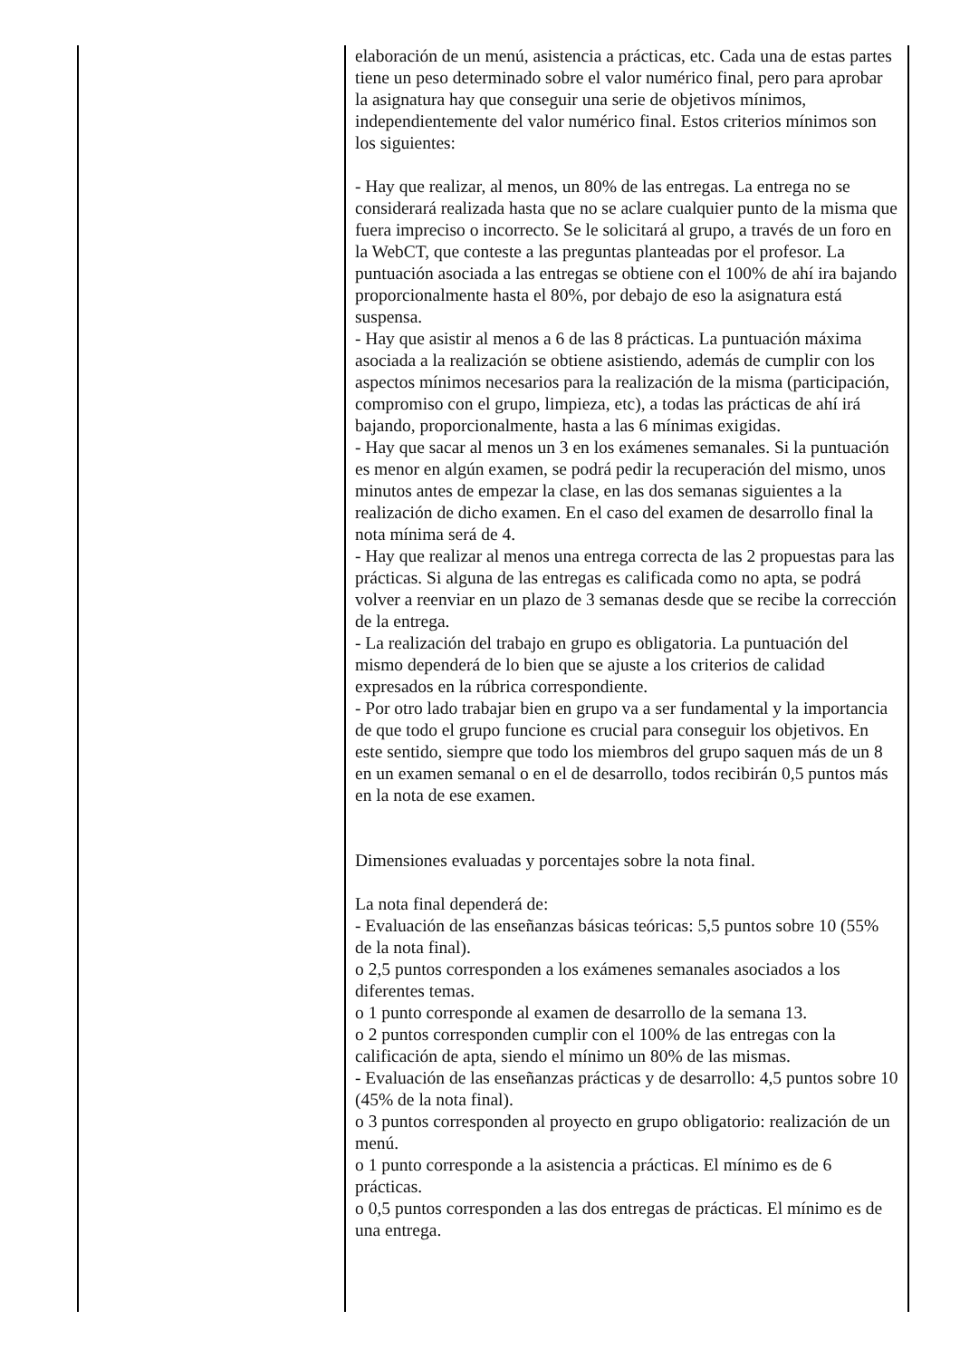| | elaboración de un menú, asistencia a prácticas, etc. Cada una de estas partes tiene un peso determinado sobre el valor numérico final, pero para aprobar la asignatura hay que conseguir una serie de objetivos mínimos, independientemente del valor numérico final. Estos criterios mínimos son los siguientes: - Hay que realizar, al menos, un 80% de las entregas. La entrega no se considerará realizada hasta que no se aclare cualquier punto de la misma que fuera impreciso o incorrecto. Se le solicitará al grupo, a través de un foro en la WebCT, que conteste a las preguntas planteadas por el profesor. La puntuación asociada a las entregas se obtiene con el 100% de ahí ira bajando proporcionalmente hasta el 80%, por debajo de eso la asignatura está suspensa. - Hay que asistir al menos a 6 de las 8 prácticas. La puntuación máxima asociada a la realización se obtiene asistiendo, además de cumplir con los aspectos mínimos necesarios para la realización de la misma (participación, compromiso con el grupo, limpieza, etc), a todas las prácticas de ahí irá bajando, proporcionalmente, hasta a las 6 mínimas exigidas. - Hay que sacar al menos un 3 en los exámenes semanales. Si la puntuación es menor en algún examen, se podrá pedir la recuperación del mismo, unos minutos antes de empezar la clase, en las dos semanas siguientes a la realización de dicho examen. En el caso del examen de desarrollo final la nota mínima será de 4. - Hay que realizar al menos una entrega correcta de las 2 propuestas para las prácticas. Si alguna de las entregas es calificada como no apta, se podrá volver a reenviar en un plazo de 3 semanas desde que se recibe la corrección de la entrega. - La realización del trabajo en grupo es obligatoria. La puntuación del mismo dependerá de lo bien que se ajuste a los criterios de calidad expresados en la rúbrica correspondiente. - Por otro lado trabajar bien en grupo va a ser fundamental y la importancia de que todo el grupo funcione es crucial para conseguir los objetivos. En este sentido, siempre que todo los miembros del grupo saquen más de un 8 en un examen semanal o en el de desarrollo, todos recibirán 0,5 puntos más en la nota de ese examen. Dimensiones evaluadas y porcentajes sobre la nota final. La nota final dependerá de: - Evaluación de las enseñanzas básicas teóricas: 5,5 puntos sobre 10 (55% de la nota final). o 2,5 puntos corresponden a los exámenes semanales asociados a los diferentes temas. o 1 punto corresponde al examen de desarrollo de la semana 13. o 2 puntos corresponden cumplir con el 100% de las entregas con la calificación de apta, siendo el mínimo un 80% de las mismas. - Evaluación de las enseñanzas prácticas y de desarrollo: 4,5 puntos sobre 10 (45% de la nota final). o 3 puntos corresponden al proyecto en grupo obligatorio: realización de un menú. o 1 punto corresponde a la asistencia a prácticas. El mínimo es de 6 prácticas. o 0,5 puntos corresponden a las dos entregas de prácticas. El mínimo es de una entrega. |